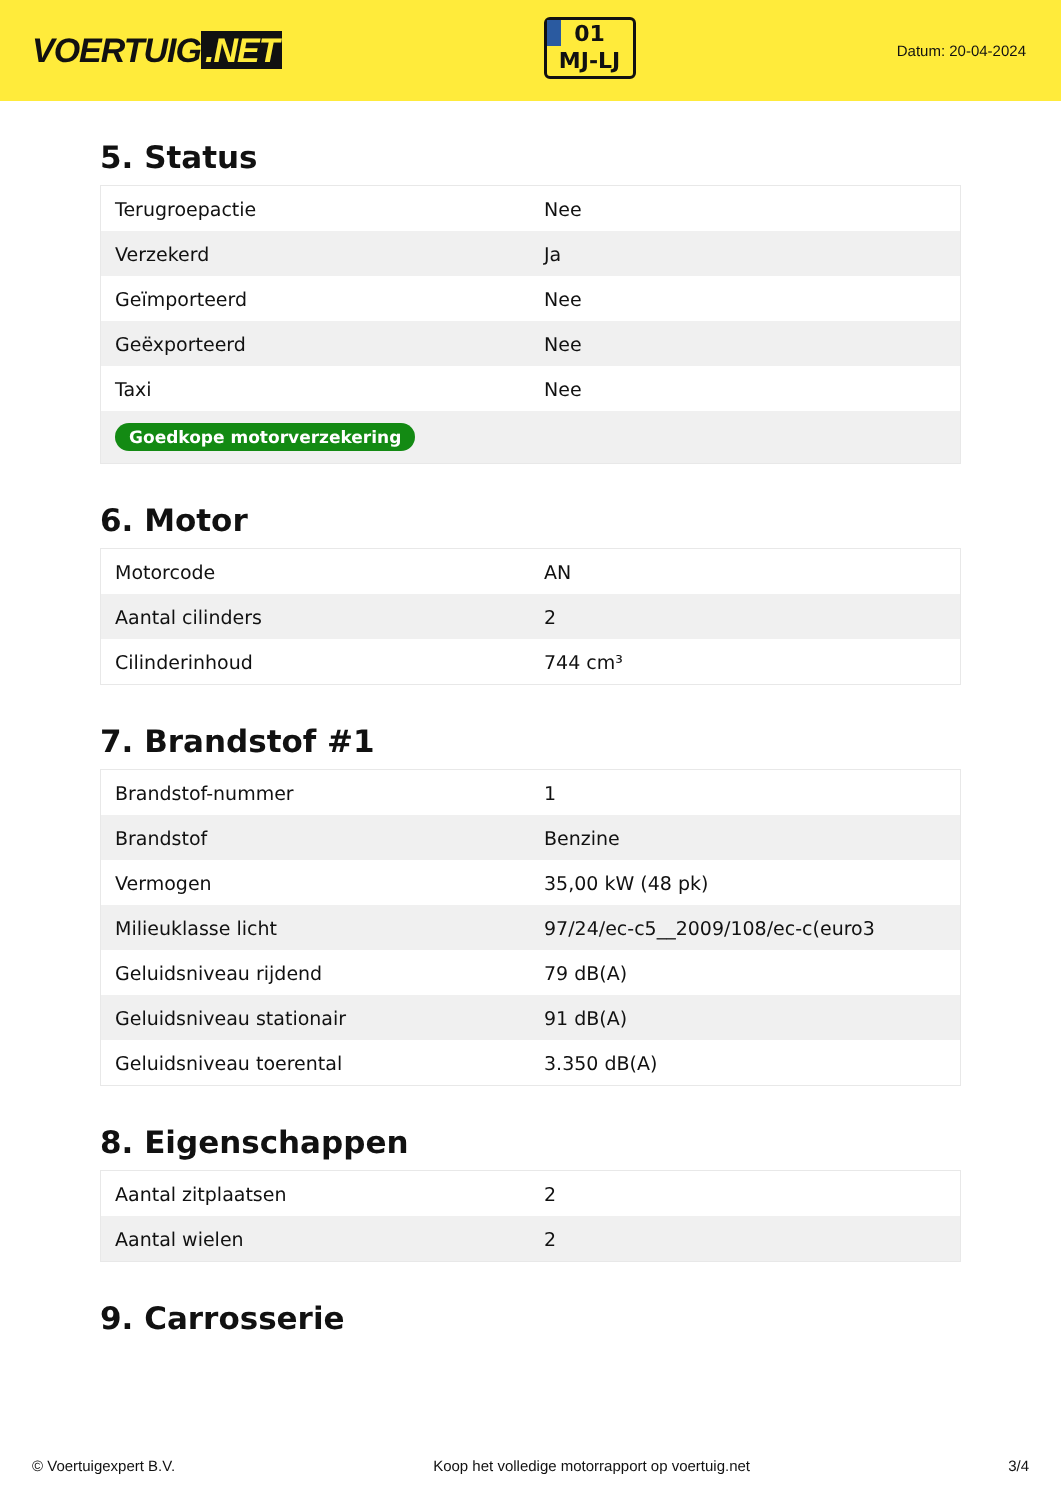VOERTUIG.NET
01
MJ-LJ
Datum: 20-04-2024
5. Status
| Terugroepactie | Nee |
| Verzekerd | Ja |
| Geïmporteerd | Nee |
| Geëxporteerd | Nee |
| Taxi | Nee |
| Goedkope motorverzekering | |
6. Motor
| Motorcode | AN |
| Aantal cilinders | 2 |
| Cilinderinhoud | 744 cm³ |
7. Brandstof #1
| Brandstof-nummer | 1 |
| Brandstof | Benzine |
| Vermogen | 35,00 kW (48 pk) |
| Milieuklasse licht | 97/24/ec-c5__2009/108/ec-c(euro3 |
| Geluidsniveau rijdend | 79 dB(A) |
| Geluidsniveau stationair | 91 dB(A) |
| Geluidsniveau toerental | 3.350 dB(A) |
8. Eigenschappen
| Aantal zitplaatsen | 2 |
| Aantal wielen | 2 |
9. Carrosserie
© Voertuigexpert B.V. Koop het volledige motorrapport op voertuig.net 3/4